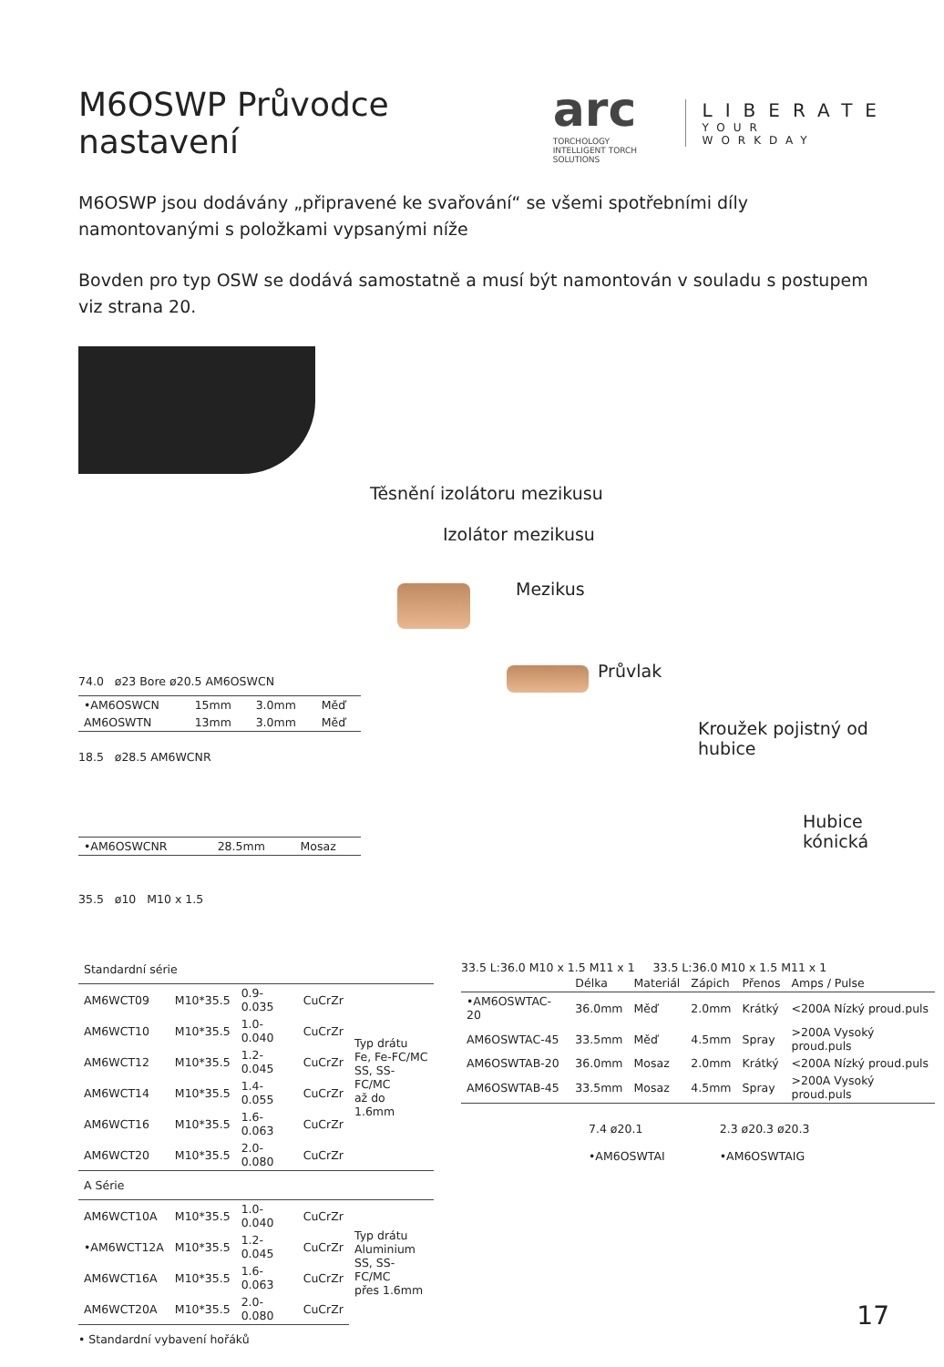M6OSWP Průvodce nastavení
arc
TORCHOLOGY
INTELLIGENT TORCH SOLUTIONS
LIBERATE
YOUR WORKDAY
M6OSWP jsou dodávány „připravené ke svařování“ se všemi spotřebními díly namontovanými s položkami vypsanými níže
Bovden pro typ OSW se dodává samostatně a musí být namontován v souladu s postupem viz strana 20.
Těsnění izolátoru mezikusu
Izolátor mezikusu
Mezikus
Průvlak
Kroužek pojistný od hubice
Hubice kónická
74.0 ø23 Bore ø20.5 AM6OSWCN
| •AM6OSWCN | 15mm | 3.0mm | Měď |
| AM6OSWTN | 13mm | 3.0mm | Měď |
18.5 ø28.5 AM6WCNR
| •AM6OSWCNR | 28.5mm | Mosaz |
35.5 ø10 M10 x 1.5
| Standardní série | | | | |
| AM6WCT09 | M10*35.5 | 0.9-0.035 | CuCrZr | Typ drátu Fe, Fe-FC/MC SS, SS-FC/MC až do 1.6mm |
| AM6WCT10 | M10*35.5 | 1.0-0.040 | CuCrZr | |
| AM6WCT12 | M10*35.5 | 1.2-0.045 | CuCrZr | |
| AM6WCT14 | M10*35.5 | 1.4-0.055 | CuCrZr | |
| AM6WCT16 | M10*35.5 | 1.6-0.063 | CuCrZr | |
| AM6WCT20 | M10*35.5 | 2.0-0.080 | CuCrZr | |
| A Série | | | | |
| AM6WCT10A | M10*35.5 | 1.0-0.040 | CuCrZr | Typ drátu Aluminium SS, SS-FC/MC přes 1.6mm |
| •AM6WCT12A | M10*35.5 | 1.2-0.045 | CuCrZr | |
| AM6WCT16A | M10*35.5 | 1.6-0.063 | CuCrZr | |
| AM6WCT20A | M10*35.5 | 2.0-0.080 | CuCrZr | |
• Standardní vybavení hořáků
33.5 L:36.0 M10 x 1.5 M11 x 1 33.5 L:36.0 M10 x 1.5 M11 x 1
| | Délka | Materiál | Zápich | Přenos | Amps / Pulse |
| --- | --- | --- | --- | --- | --- |
| •AM6OSWTAC-20 | 36.0mm | Měď | 2.0mm | Krátký | <200A Nízký proud.puls |
| AM6OSWTAC-45 | 33.5mm | Měď | 4.5mm | Spray | >200A Vysoký proud.puls |
| AM6OSWTAB-20 | 36.0mm | Mosaz | 2.0mm | Krátký | <200A Nízký proud.puls |
| AM6OSWTAB-45 | 33.5mm | Mosaz | 4.5mm | Spray | >200A Vysoký proud.puls |
7.4 ø20.1
•AM6OSWTAI
2.3 ø20.3 ø20.3
•AM6OSWTAIG
17